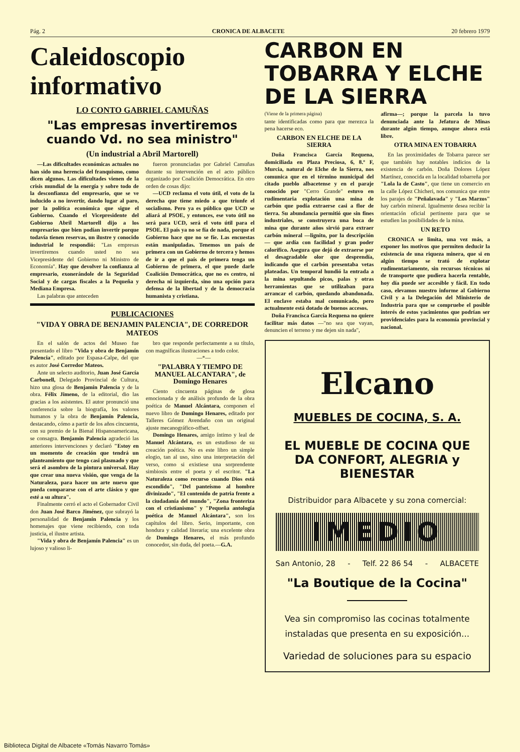Pág. 2 CRONICA DE ALBACETE 20 febrero 1979
Caleidoscopio
informativo
LO CONTO GABRIEL CAMUÑAS
"Las empresas invertiremos cuando Vd. no sea ministro"
(Un industrial a Abril Martorell)
—Las dificultades económicas actuales no han sido una herencia del franquismo, como dicen algunos. Las dificultades vienen de la crisis mundial de la energía y sobre todo de la desconfianza del empresario, que se ve inducido a no invertir, dando lugar al paro, por la política económica que sigue el Gobierno. Cuando el Vicepresidente del Gobierno Abril Martorell dijo a los empresarios que bien podían invertir porque todavía tienen reservas, un ilustre y conocido industrial le respondió: "Las empresas invertiremos cuando usted no sea Vicepresidente del Gobierno ni Ministro de Economía". Hay que devolver la confianza al empresario, exonerándole de la Seguridad Social y de cargas fiscales a la Pequeña y Mediana Empresa.
Las palabras que anteceden
fueron pronunciadas por Gabriel Camuñas durante su intervención en el acto público organizado por Coalición Democrática. En otro orden de cosas dijo:
—UCD reclama el voto útil, el voto de la derecha que tiene miedo a que triunfe el socialismo. Pero ya es público que UCD se aliará al PSOE, y entonces, ese voto útil no será para UCD, será el voto útil para el PSOE. El país ya no se fía de nada, porque el Gobierno hace que no se fíe. Las encuestas están manipuladas. Tenemos un país de primera con un Gobierno de tercera y hemos de ir a que el país de primera tenga un Gobierno de primera, el que puede darle Coalición Democrática, que no es centro, ni derecha ni izquierda, sino una opción para defensa de la libertad y de la democracia humanista y cristiana.
PUBLICACIONES
"VIDA Y OBRA DE BENJAMIN PALENCIA", DE CORREDOR MATEOS
En el salón de actos del Museo fue presentado el libro "Vida y obra de Benjamín Palencia", editado por Espasa-Calpe, del que es autor José Corredor Mateos.
Ante un selecto auditorio, Juan José García Carbonell, Delegado Provincial de Cultura, hizo una glosa de Benjamín Palencia y de la obra. Félix Jimeno, de la editorial, dio las gracias a los asistentes. El autor pronunció una conferencia sobre la biografía, los valores humanos y la obra de Benjamín Palencia, destacando, cómo a partir de los años cincuenta, con su premio de la Bienal Hispanoamericana, se consagra. Benjamín Palencia agradeció las anteriores intervenciones y declaró "Estoy en un momento de creación que tendrá un planteamiento que tengo casi plasmado y que será el asombro de la pintura universal. Hay que crear una nueva visión, que venga de la Naturaleza, para hacer un arte nuevo que pueda compararse con el arte clásico y que esté a su altura".
Finalmente cerró el acto el Gobernador Civil don Juan José Barco Jiménez, que subrayó la personalidad de Benjamín Palencia y los homenajes que viene recibiendo, con toda justicia, el ilustre artista.
"Vida y obra de Benjamín Palencia" es un lujoso y valioso li-
bro que responde perfectamente a su título, con magníficas ilustraciones a todo color.
—*—
"PALABRA Y TIEMPO DE MANUEL ALCANTARA", de Domingo Henares
Ciento cincuenta páginas de glosa emocionada y de análisis profundo de la obra poética de Manuel Alcántara, componen el nuevo libro de Domingo Henares, editado por Talleres Gómez Avendaño con un original ajuste mecanográfico-offset.
Domingo Henares, amigo íntimo y leal de Manuel Alcántara, es un estudioso de su creación poética. No es este libro un simple elogio, tan al uso, sino una interpretación del verso, como si existiese una sorprendente simbiosis entre el poeta y el escritor. "La Naturaleza como recurso cuando Dios está escondido", "Del panteísmo al hombre divinizado", "El contenido de patria frente a la ciudadanía del mundo", "Zona fronteriza con el cristianismo" y "Pequeña antología poética de Manuel Alcántara", son los capítulos del libro. Serio, importante, con hondura y calidad literaria; una excelente obra de Domingo Henares, el más profundo conocedor, sin duda, del poeta.—G.A.
CARBON EN TOBARRA Y ELCHE DE LA SIERRA
(Viene de la primera página)
tante identificadas como para que merezca la pena hacerse eco.
CARBON EN ELCHE DE LA SIERRA
Doña Francisca García Requena, domiciliada en Plaza Preciosa, 6, 8.º F, Murcia, natural de Elche de la Sierra, nos comunica que en el término municipal del citado pueblo albacetense y en el paraje conocido por "Cerro Grande" estuvo en rudimentaria explotación una mina de carbón que podía extraerse casi a flor de tierra. Su abundancia permitió que sin fines industriales, se construyera una boca de mina que durante años sirvió para extraer carbón mineral —lignito, por la descripción— que ardía con facilidad y gran poder calorífico. Asegura que dejó de extraerse por el desagradable olor que desprendía, indicando que el carbón presentaba vetas plateadas. Un temporal hundió la entrada a la mina sepultando picos, palas y otras herramientas que se utilizaban para arrancar el carbón, quedando abandonada. El enclave estaba mal comunicado, pero actualmente está dotado de buenos accesos.
Doña Francisca García Requena no quiere facilitar más datos —"no sea que vayan, denuncien el terreno y me dejen sin nada",
afirma—; porque la parcela la tuvo denunciada ante la Jefatura de Minas durante algún tiempo, aunque ahora está libre.
OTRA MINA EN TOBARRA
En las proximidades de Tobarra parece ser que también hay notables indicios de la existencia de carbón. Doña Dolores López Martínez, conocida en la localidad tobarreña por "Lola la de Casto", que tiene un comercio en la calle López Chicheri, nos comunica que entre los parajes de "Peñalavada" y "Los Marzos" hay carbón mineral. Igualmente desea recibir la orientación oficial pertinente para que se estudien las posibilidades de la mina.
UN RETO
CRONICA se limita, una vez más, a exponer los motivos que permiten deducir la existencia de una riqueza minera, que si en algún tiempo se trató de explotar rudimentariamente, sin recursos técnicos ni de transporte que pudiera hacerla rentable, hoy día puede ser accesible y fácil. En todo caso, elevamos nuestro informe al Gobierno Civil y a la Delegación del Ministerio de Industria para que se compruebe el posible interés de estos yacimientos que podrían ser providenciales para la economía provincial y nacional.
Elcano
MUEBLES DE COCINA, S. A.
EL MUEBLE DE COCINA QUE DA CONFORT, ALEGRIA y BIENESTAR
Distribuidor para Albacete y su zona comercial:
IMEDIO
San Antonio, 28 - Telf. 22 86 54 - ALBACETE
"La Boutique de la Cocina"
Vea sin compromiso las cocinas totalmente instaladas que presenta en su exposición...
Variedad de soluciones para su espacio
Biblioteca Digital de Albacete «Tomás Navarro Tomás»